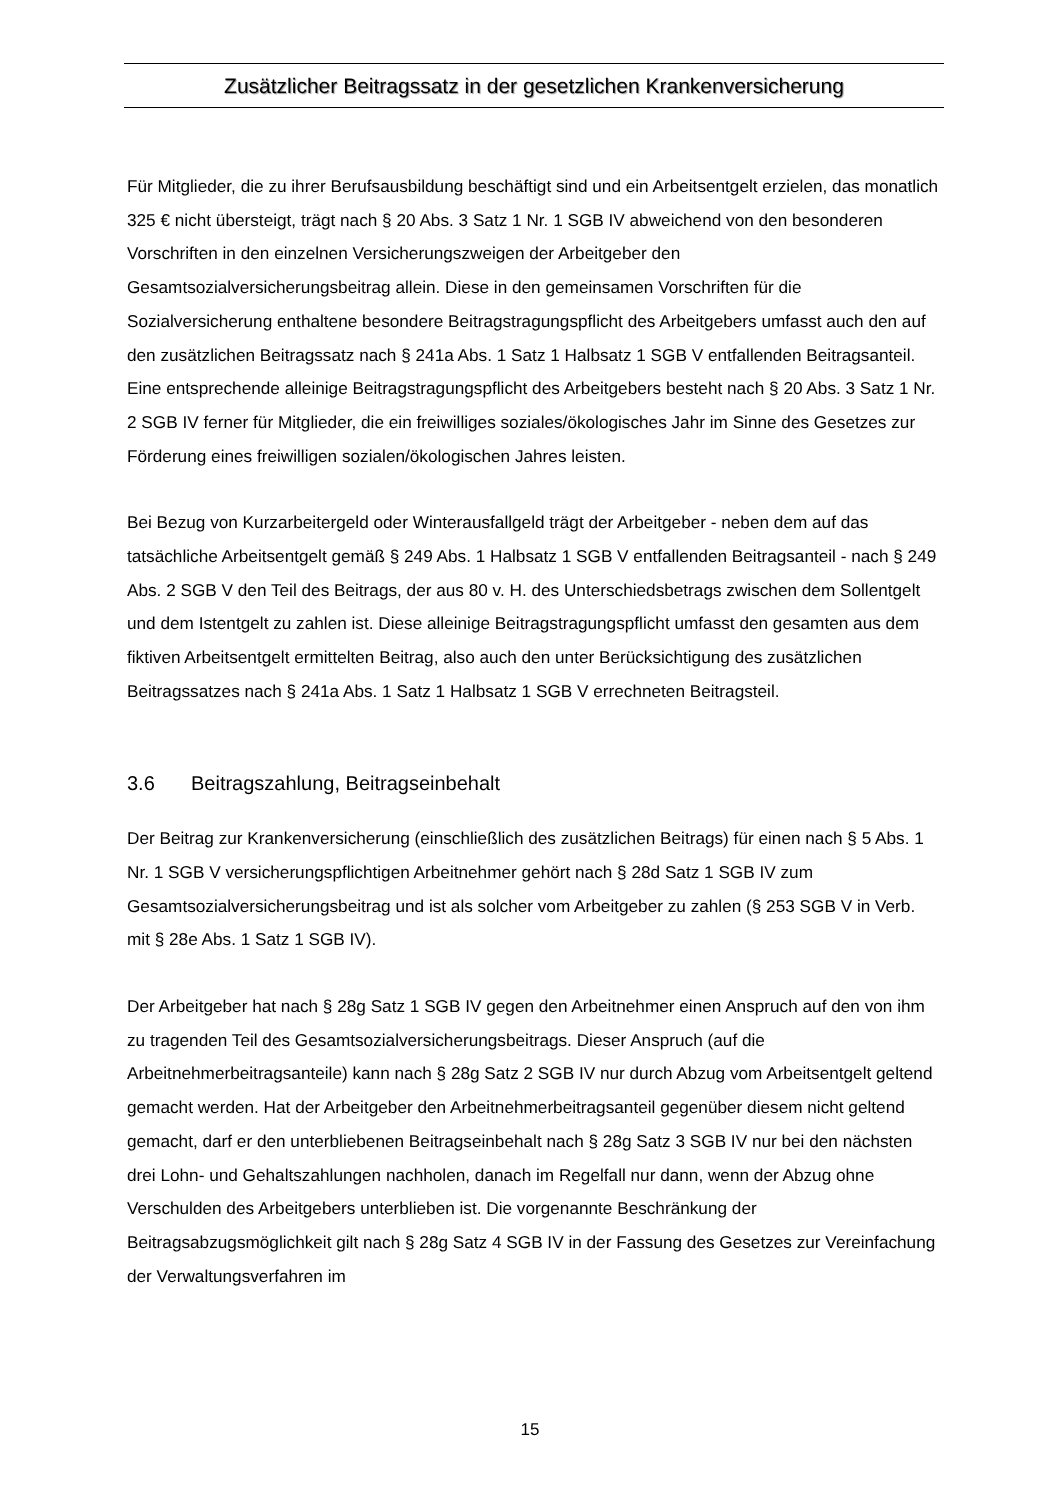Zusätzlicher Beitragssatz in der gesetzlichen Krankenversicherung
Für Mitglieder, die zu ihrer Berufsausbildung beschäftigt sind und ein Arbeitsentgelt erzielen, das monatlich 325 € nicht übersteigt, trägt nach § 20 Abs. 3 Satz 1 Nr. 1 SGB IV abweichend von den besonderen Vorschriften in den einzelnen Versicherungszweigen der Arbeitgeber den Gesamtsozialversicherungsbeitrag allein. Diese in den gemeinsamen Vorschriften für die Sozialversicherung enthaltene besondere Beitragstragungspflicht des Arbeitgebers umfasst auch den auf den zusätzlichen Beitragssatz nach § 241a Abs. 1 Satz 1 Halbsatz 1 SGB V entfallenden Beitragsanteil. Eine entsprechende alleinige Beitragstragungspflicht des Arbeitgebers besteht nach § 20 Abs. 3 Satz 1 Nr. 2 SGB IV ferner für Mitglieder, die ein freiwilliges soziales/ökologisches Jahr im Sinne des Gesetzes zur Förderung eines freiwilligen sozialen/ökologischen Jahres leisten.
Bei Bezug von Kurzarbeitergeld oder Winterausfallgeld trägt der Arbeitgeber - neben dem auf das tatsächliche Arbeitsentgelt gemäß § 249 Abs. 1 Halbsatz 1 SGB V entfallenden Beitragsanteil - nach § 249 Abs. 2 SGB V den Teil des Beitrags, der aus 80 v. H. des Unterschiedsbetrags zwischen dem Sollentgelt und dem Istentgelt zu zahlen ist. Diese alleinige Beitragstragungspflicht umfasst den gesamten aus dem fiktiven Arbeitsentgelt ermittelten Beitrag, also auch den unter Berücksichtigung des zusätzlichen Beitragssatzes nach § 241a Abs. 1 Satz 1 Halbsatz 1 SGB V errechneten Beitragsteil.
3.6 Beitragszahlung, Beitragseinbehalt
Der Beitrag zur Krankenversicherung (einschließlich des zusätzlichen Beitrags) für einen nach § 5 Abs. 1 Nr. 1 SGB V versicherungspflichtigen Arbeitnehmer gehört nach § 28d Satz 1 SGB IV zum Gesamtsozialversicherungsbeitrag und ist als solcher vom Arbeitgeber zu zahlen (§ 253 SGB V in Verb. mit § 28e Abs. 1 Satz 1 SGB IV).
Der Arbeitgeber hat nach § 28g Satz 1 SGB IV gegen den Arbeitnehmer einen Anspruch auf den von ihm zu tragenden Teil des Gesamtsozialversicherungsbeitrags. Dieser Anspruch (auf die Arbeitnehmerbeitragsanteile) kann nach § 28g Satz 2 SGB IV nur durch Abzug vom Arbeitsentgelt geltend gemacht werden. Hat der Arbeitgeber den Arbeitnehmerbeitragsanteil gegenüber diesem nicht geltend gemacht, darf er den unterbliebenen Beitragseinbehalt nach § 28g Satz 3 SGB IV nur bei den nächsten drei Lohn- und Gehaltszahlungen nachholen, danach im Regelfall nur dann, wenn der Abzug ohne Verschulden des Arbeitgebers unterblieben ist. Die vorgenannte Beschränkung der Beitragsabzugsmöglichkeit gilt nach § 28g Satz 4 SGB IV in der Fassung des Gesetzes zur Vereinfachung der Verwaltungsverfahren im
15